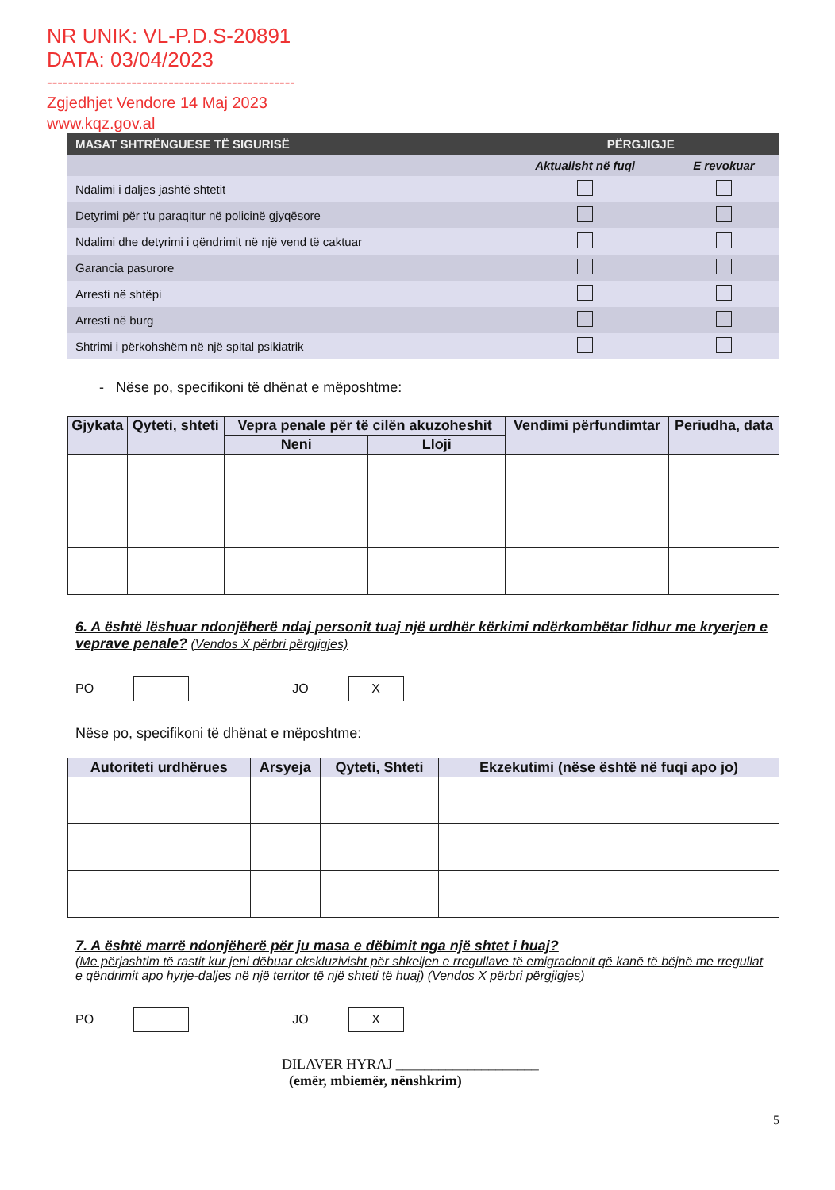NR UNIK: VL-P.D.S-20891
DATA: 03/04/2023
-----------------------------------------------
Zgjedhjet Vendore 14 Maj 2023
www.kqz.gov.al
| MASAT SHTRËNGUESE TË SIGURISË | PËRGJIGJE | |
| --- | --- | --- |
| | Aktualisht në fuqi | E revokuar |
| Ndalimi i daljes jashtë shtetit | | |
| Detyrimi për t'u paraqitur në policinë gjyqësore | | |
| Ndalimi dhe detyrimi i qëndrimit në një vend të caktuar | | |
| Garancia pasurore | | |
| Arresti në shtëpi | | |
| Arresti në burg | | |
| Shtrimi i përkohshëm në një spital psikiatrik | | |
- Nëse po, specifikoni të dhënat e mëposhtme:
| Gjykata | Qyteti, shteti | Vepra penale për të cilën akuzoheshit | | Vendimi përfundimtar | Periudha, data |
| --- | --- | --- | --- | --- | --- |
| | | Neni | Lloji | | |
6. A është lëshuar ndonjëherë ndaj personit tuaj një urdhër kërkimi ndërkombëtar lidhur me kryerjen e veprave penale? (Vendos X përbri përgjigjes)
PO JO X
Nëse po, specifikoni të dhënat e mëposhtme:
| Autoriteti urdhërues | Arsyeja | Qyteti, Shteti | Ekzekutimi (nëse është në fuqi apo jo) |
| --- | --- | --- | --- |
7. A është marrë ndonjëherë për ju masa e dëbimit nga një shtet i huaj?
(Me përjashtim të rastit kur jeni dëbuar ekskluzivisht për shkeljen e rregullave të emigracionit që kanë të bëjnë me rregullat e qëndrimit apo hyrje-daljes në një territor të një shteti të huaj) (Vendos X përbri përgjigjes)
PO JO X
DILAVER HYRAJ ____________________
(emër, mbiemër, nënshkrim)
5